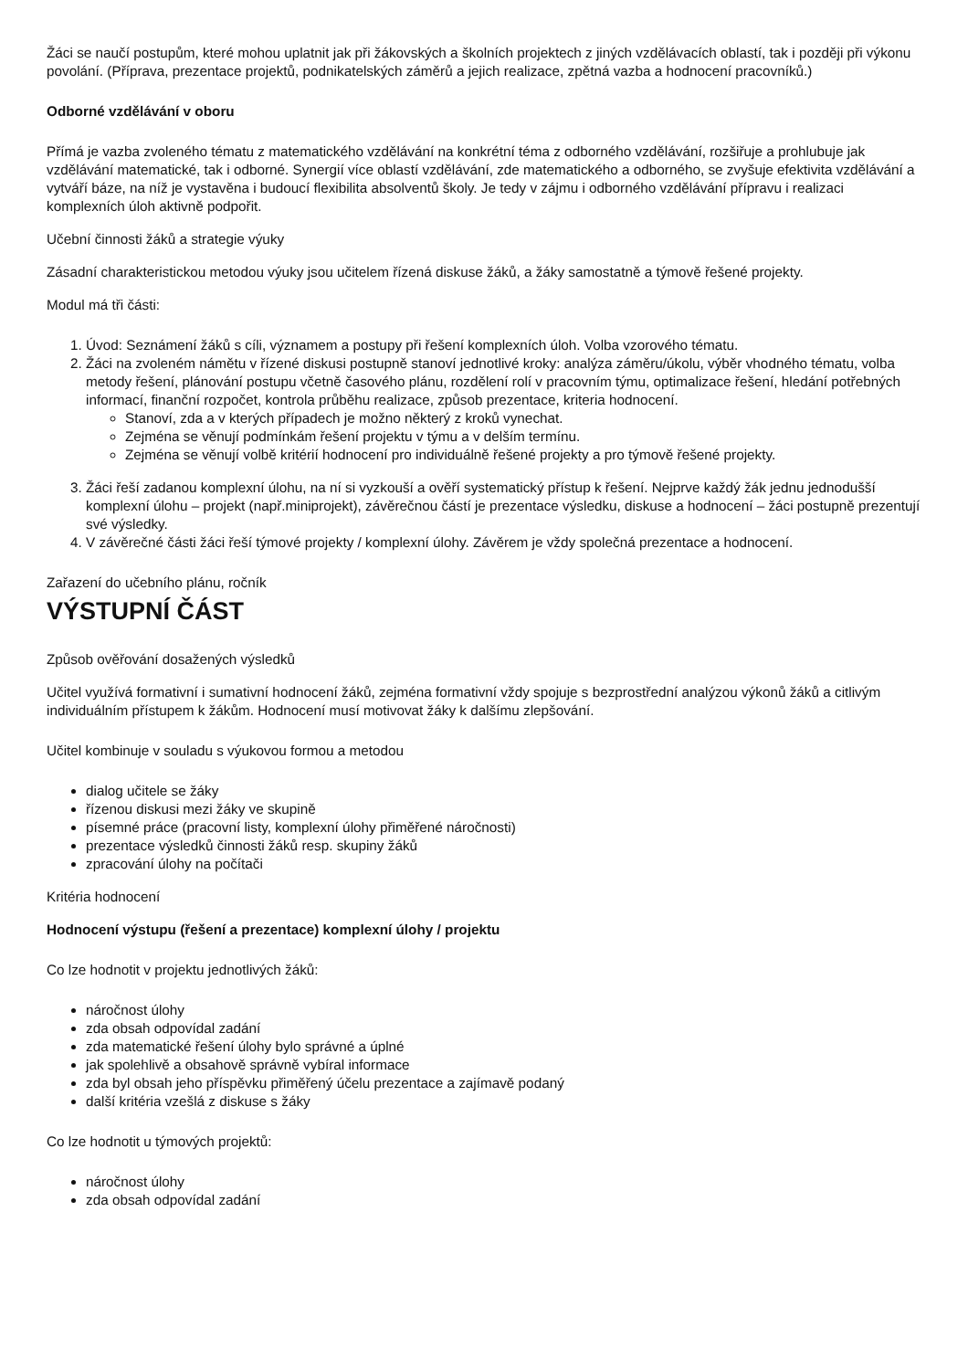Žáci se naučí postupům, které mohou uplatnit jak při žákovských a školních projektech z jiných vzdělávacích oblastí, tak i později při výkonu povolání. (Příprava, prezentace projektů, podnikatelských záměrů a jejich realizace, zpětná vazba a hodnocení pracovníků.)
Odborné vzdělávání v oboru
Přímá je vazba zvoleného tématu z matematického vzdělávání na konkrétní téma z odborného vzdělávání, rozšiřuje a prohlubuje jak vzdělávání matematické, tak i odborné. Synergií více oblastí vzdělávání, zde matematického a odborného, se zvyšuje efektivita vzdělávání a vytváří báze, na níž je vystavěna i budoucí flexibilita absolventů školy. Je tedy v zájmu i odborného vzdělávání přípravu i realizaci komplexních úloh aktivně podpořit.
Učební činnosti žáků a strategie výuky
Zásadní charakteristickou metodou výuky jsou učitelem řízená diskuse žáků, a žáky samostatně a týmově řešené projekty.
Modul má tři části:
1. Úvod: Seznámení žáků s cíli, významem a postupy při řešení komplexních úloh. Volba vzorového tématu.
2. Žáci na zvoleném námětu v řízené diskusi postupně stanoví jednotlivé kroky: analýza záměru/úkolu, výběr vhodného tématu, volba metody řešení, plánování postupu včetně časového plánu, rozdělení rolí v pracovním týmu, optimalizace řešení, hledání potřebných informací, finanční rozpočet, kontrola průběhu realizace, způsob prezentace, kriteria hodnocení.
Stanoví, zda a v kterých případech je možno některý z kroků vynechat.
Zejména se věnují podmínkám řešení projektu v týmu a v delším termínu.
Zejména se věnují volbě kritérií hodnocení pro individuálně řešené projekty a pro týmově řešené projekty.
3. Žáci řeší zadanou komplexní úlohu, na ní si vyzkouší a ověří systematický přístup k řešení. Nejprve každý žák jednu jednodušší komplexní úlohu – projekt (např.miniprojekt), závěrečnou částí je prezentace výsledku, diskuse a hodnocení – žáci postupně prezentují své výsledky.
4. V závěrečné části žáci řeší týmové projekty / komplexní úlohy. Závěrem je vždy společná prezentace a hodnocení.
Zařazení do učebního plánu, ročník
VÝSTUPNÍ ČÁST
Způsob ověřování dosažených výsledků
Učitel využívá formativní i sumativní hodnocení žáků, zejména formativní vždy spojuje s bezprostřední analýzou výkonů žáků a citlivým individuálním přístupem k žákům. Hodnocení musí motivovat žáky k dalšímu zlepšování.
Učitel kombinuje v souladu s výukovou formou a metodou
dialog učitele se žáky
řízenou diskusi mezi žáky ve skupině
písemné práce (pracovní listy, komplexní úlohy přiměřené náročnosti)
prezentace výsledků činnosti žáků resp. skupiny žáků
zpracování úlohy na počítači
Kritéria hodnocení
Hodnocení výstupu (řešení a prezentace) komplexní úlohy / projektu
Co lze hodnotit v projektu jednotlivých žáků:
náročnost úlohy
zda obsah odpovídal zadání
zda matematické řešení úlohy bylo správné a úplné
jak spolehlivě a obsahově správně vybíral informace
zda byl obsah jeho příspěvku přiměřený účelu prezentace a zajímavě podaný
další kritéria vzešlá z diskuse s žáky
Co lze hodnotit u týmových projektů:
náročnost úlohy
zda obsah odpovídal zadání